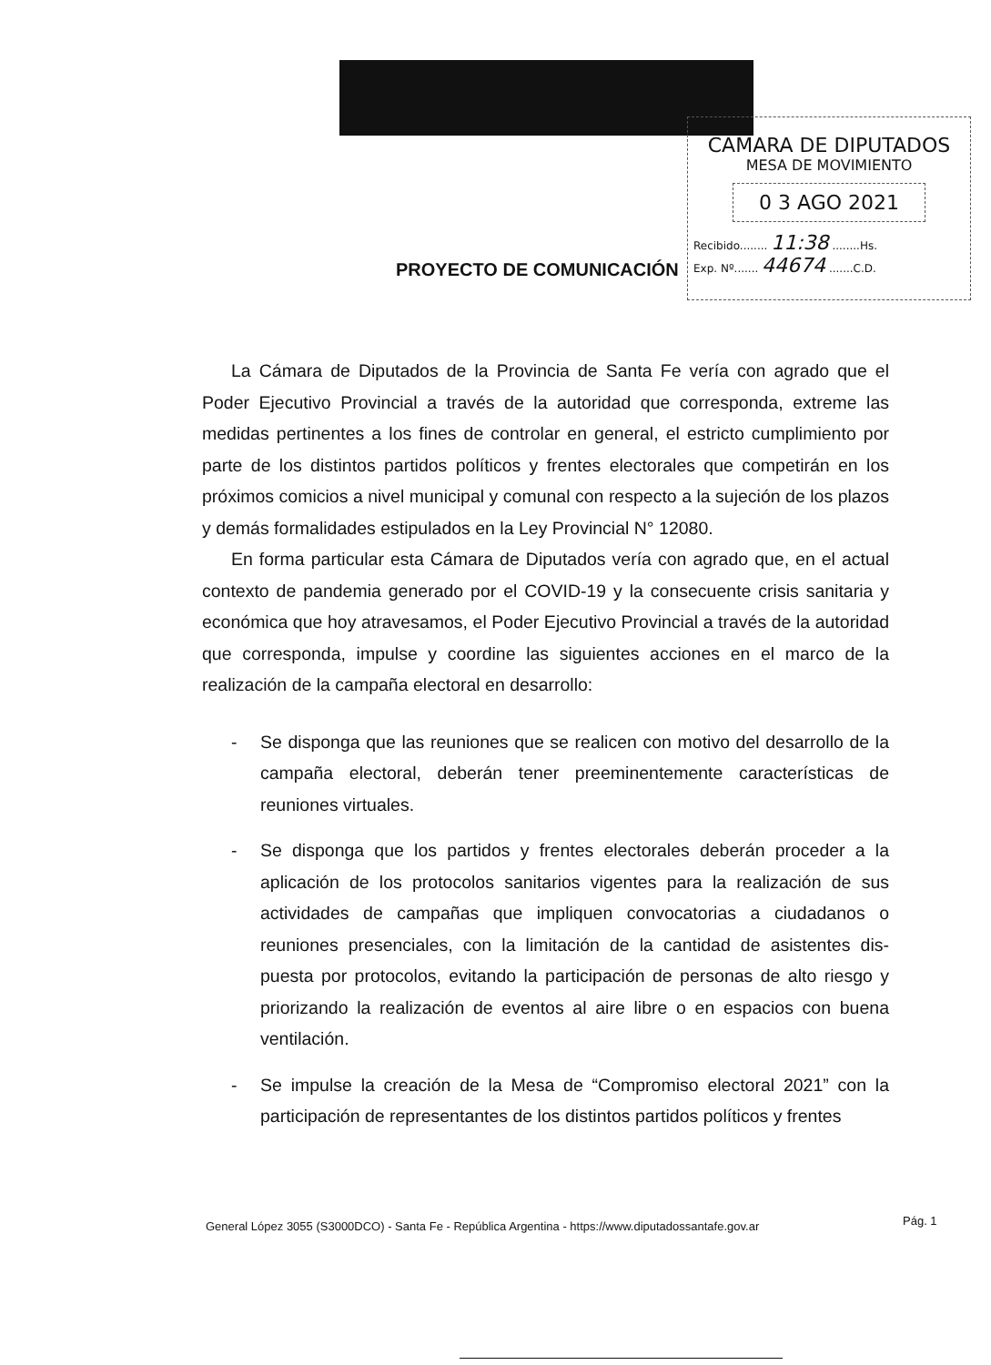CAMARA DE DIPUTADOS
MESA DE MOVIMIENTO
0 3 AGO 2021
Recibido........ 11:38 ........Hs.
Exp. Nº....... 44674 .......C.D.
PROYECTO DE COMUNICACIÓN
La Cámara de Diputados de la Provincia de Santa Fe vería con agrado que el Poder Ejecutivo Provincial a través de la autoridad que corresponda, extreme las medidas pertinentes a los fines de controlar en general, el estricto cumplimiento por parte de los distintos partidos políticos y frentes electorales que competirán en los próximos comicios a nivel municipal y comunal con respecto a la sujeción de los plazos y demás formalidades estipulados en la Ley Provincial N° 12080.
En forma particular esta Cámara de Diputados vería con agrado que, en el actual contexto de pandemia generado por el COVID-19 y la consecuente crisis sanitaria y económica que hoy atravesamos, el Poder Ejecutivo Provincial a través de la autoridad que corresponda, impulse y coordine las siguientes acciones en el marco de la realización de la campaña electoral en desarrollo:
- Se disponga que las reuniones que se realicen con motivo del desarrollo de la campaña electoral, deberán tener preeminentemente características de reuniones virtuales.
- Se disponga que los partidos y frentes electorales deberán proceder a la aplicación de los protocolos sanitarios vigentes para la realización de sus actividades de campañas que impliquen convocatorias a ciudadanos o reuniones presenciales, con la limitación de la cantidad de asistentes dis-puesta por protocolos, evitando la participación de personas de alto riesgo y priorizando la realización de eventos al aire libre o en espacios con buena ventilación.
- Se impulse la creación de la Mesa de “Compromiso electoral 2021” con la participación de representantes de los distintos partidos políticos y frentes
General López 3055 (S3000DCO) - Santa Fe - República Argentina - https://www.diputadossantafe.gov.ar
Pág. 1